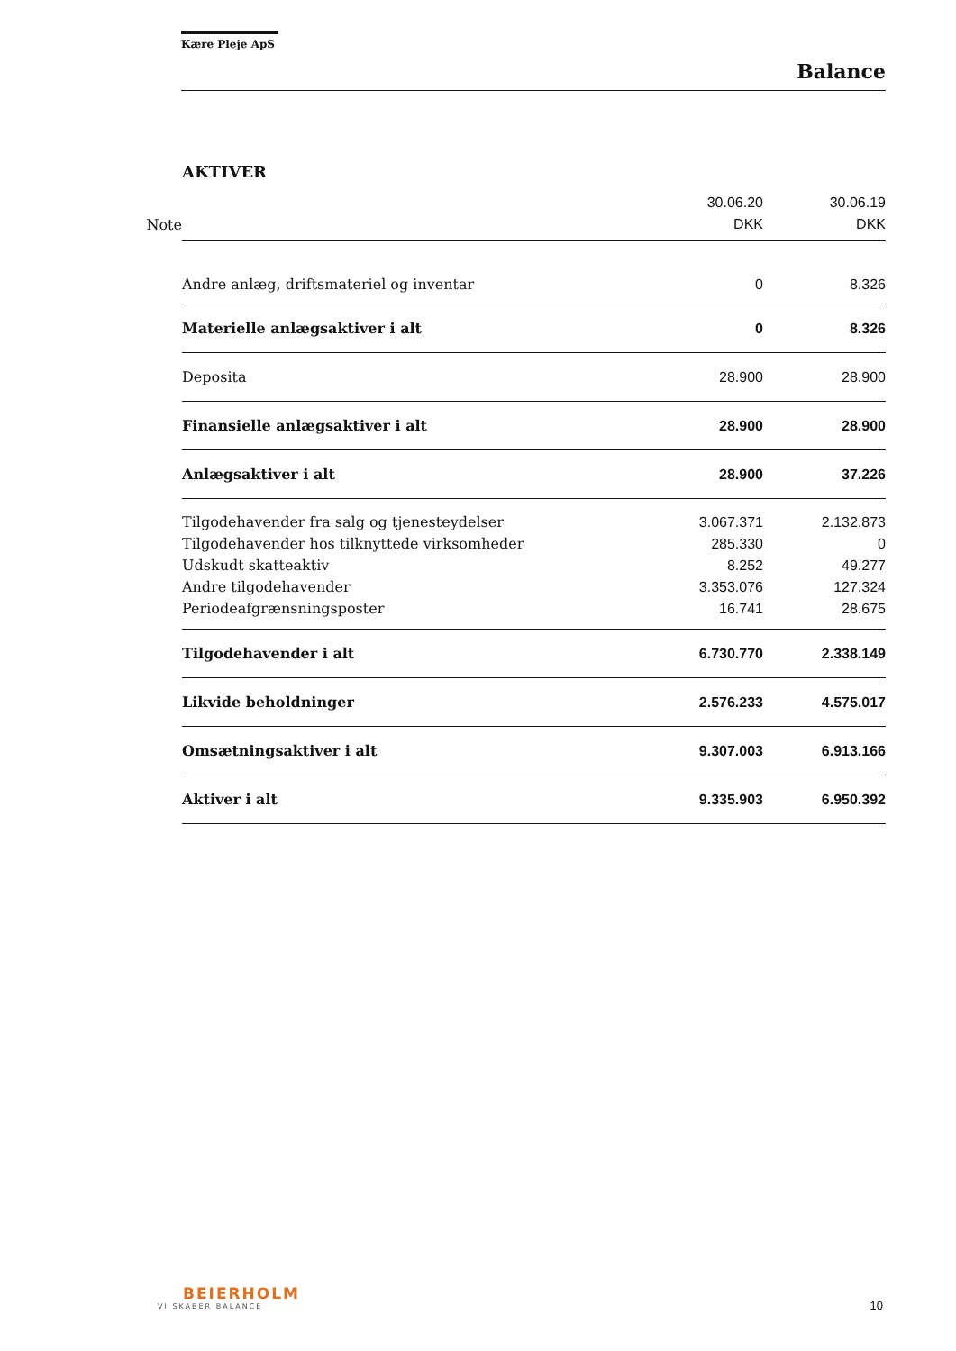Kære Pleje ApS
Balance
AKTIVER
| Note | | 30.06.20 DKK | 30.06.19 DKK |
| --- | --- | --- | --- |
| | Andre anlæg, driftsmateriel og inventar | 0 | 8.326 |
| | Materielle anlægsaktiver i alt | 0 | 8.326 |
| | Deposita | 28.900 | 28.900 |
| | Finansielle anlægsaktiver i alt | 28.900 | 28.900 |
| | Anlægsaktiver i alt | 28.900 | 37.226 |
| | Tilgodehavender fra salg og tjenesteydelser | 3.067.371 | 2.132.873 |
| | Tilgodehavender hos tilknyttede virksomheder | 285.330 | 0 |
| | Udskudt skatteaktiv | 8.252 | 49.277 |
| | Andre tilgodehavender | 3.353.076 | 127.324 |
| | Periodeafgrænsningsposter | 16.741 | 28.675 |
| | Tilgodehavender i alt | 6.730.770 | 2.338.149 |
| | Likvide beholdninger | 2.576.233 | 4.575.017 |
| | Omsætningsaktiver i alt | 9.307.003 | 6.913.166 |
| | Aktiver i alt | 9.335.903 | 6.950.392 |
BEIERHOLM
VI SKABER BALANCE
10